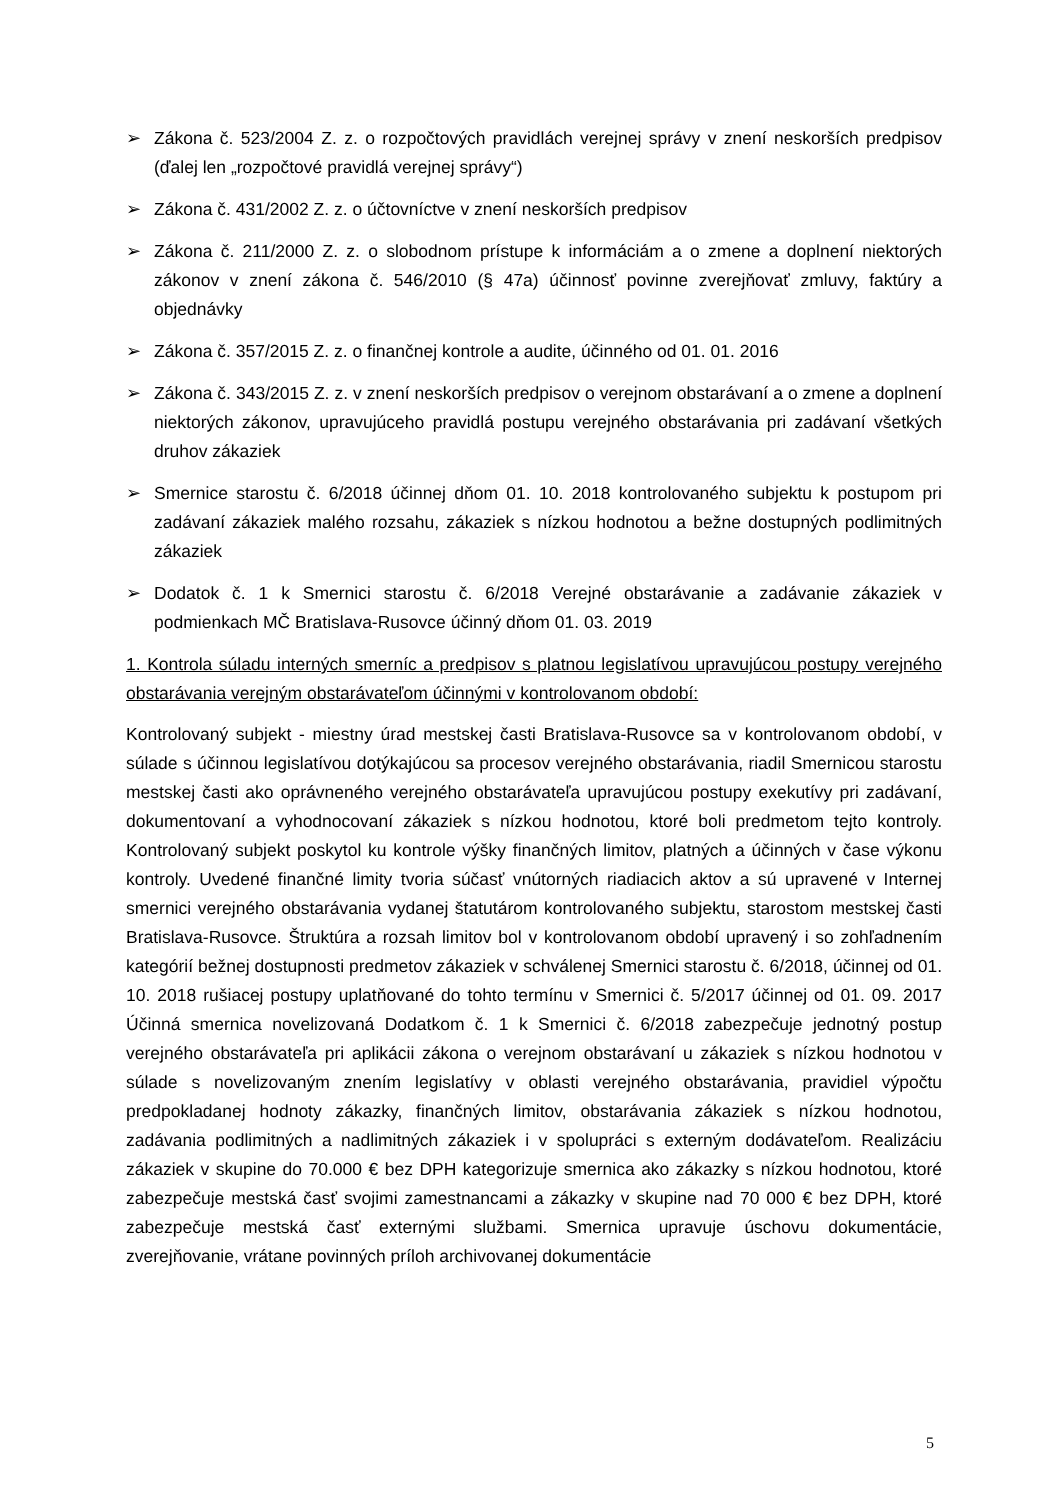➢ Zákona č. 523/2004 Z. z. o rozpočtových pravidlách verejnej správy v znení neskorších predpisov (ďalej len „rozpočtové pravidlá verejnej správy“)
➢ Zákona č. 431/2002 Z. z. o účtovníctve v znení neskorších predpisov
➢ Zákona č. 211/2000 Z. z. o slobodnom prístupe k informáciám a o zmene a doplnení niektorých zákonov v znení zákona č. 546/2010 (§ 47a) účinnosť povinne zverejňovať zmluvy, faktúry a objednávky
➢ Zákona č. 357/2015 Z. z. o finančnej kontrole a audite, účinného od 01. 01. 2016
➢ Zákona č. 343/2015 Z. z. v znení neskorších predpisov o verejnom obstarávaní a o zmene a doplnení niektorých zákonov, upravujúceho pravidlá postupu verejného obstarávania pri zadávaní všetkých druhov zákaziek
➢ Smernice starostu č. 6/2018 účinnej dňom 01. 10. 2018 kontrolovaného subjektu k postupom pri zadávaní zákaziek malého rozsahu, zákaziek s nízkou hodnotou a bežne dostupných podlimitných zákaziek
➢ Dodatok č. 1 k Smernici starostu č. 6/2018 Verejné obstarávanie a zadávanie zákaziek v podmienkach MČ Bratislava-Rusovce účinný dňom 01. 03. 2019
1. Kontrola súladu interných smerníc a predpisov s platnou legislatívou upravujúcou postupy verejného obstarávania verejným obstarávateľom účinnými v kontrolovanom období:
Kontrolovaný subjekt - miestny úrad mestskej časti Bratislava-Rusovce sa v kontrolovanom období, v súlade s účinnou legislatívou dotýkajúcou sa procesov verejného obstarávania, riadil Smernicou starostu mestskej časti ako oprávneného verejného obstarávateľa upravujúcou postupy exekutívy pri zadávaní, dokumentovaní a vyhodnocovaní zákaziek s nízkou hodnotou, ktoré boli predmetom tejto kontroly. Kontrolovaný subjekt poskytol ku kontrole výšky finančných limitov, platných a účinných v čase výkonu kontroly. Uvedené finančné limity tvoria súčasť vnútorných riadiacich aktov a sú upravené v Internej smernici verejného obstarávania vydanej štatutárom kontrolovaného subjektu, starostom mestskej časti Bratislava-Rusovce. Štruktúra a rozsah limitov bol v kontrolovanom období upravený i so zohľadnením kategórií bežnej dostupnosti predmetov zákaziek v schválenej Smernici starostu č. 6/2018, účinnej od 01. 10. 2018 rušiacej postupy uplatňované do tohto termínu v Smernici č. 5/2017 účinnej od 01. 09. 2017 Účinná smernica novelizovaná Dodatkom č. 1 k Smernici č. 6/2018 zabezpečuje jednotný postup verejného obstarávateľa pri aplikácii zákona o verejnom obstarávaní u zákaziek s nízkou hodnotou v súlade s novelizovaným znením legislatívy v oblasti verejného obstarávania, pravidiel výpočtu predpokladanej hodnoty zákazky, finančných limitov, obstarávania zákaziek s nízkou hodnotou, zadávania podlimitných a nadlimitných zákaziek i v spolupráci s externým dodávateľom. Realizáciu zákaziek v skupine do 70.000 € bez DPH kategorizuje smernica ako zákazky s nízkou hodnotou, ktoré zabezpečuje mestská časť svojimi zamestnancami a zákazky v skupine nad 70 000 € bez DPH, ktoré zabezpečuje mestská časť externými službami. Smernica upravuje úschovu dokumentácie, zverejňovanie, vrátane povinných príloh archivovanej dokumentácie
5